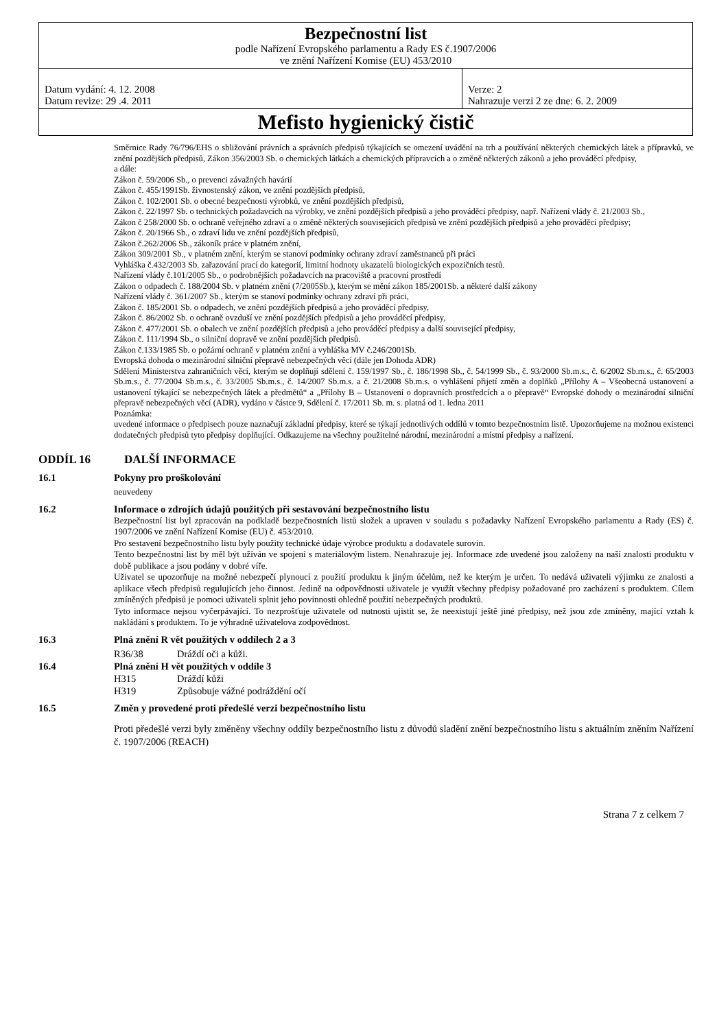| Bezpečnostní list podle Nařízení Evropského parlamentu a Rady ES č.1907/2006 ve znění Nařízení Komise (EU) 453/2010 | |
| Datum vydání: 4. 12. 2008 Datum revize: 29 .4. 2011 | Verze: 2 Nahrazuje verzi 2 ze dne: 6. 2. 2009 |
| Mefisto hygienický čistič | |
Směrnice Rady 76/796/EHS o sbližování právních a správních předpisů týkajících se omezení uvádění na trh a používání některých chemických látek a přípravků, ve znění pozdějších předpisů, Zákon 356/2003 Sb. o chemických látkách a chemických přípravcích a o změně některých zákonů a jeho prováděcí předpisy,
a dále:
Zákon č. 59/2006 Sb., o prevenci závažných havárií
Zákon č. 455/1991Sb. živnostenský zákon, ve znění pozdějších předpisů,
Zákon č. 102/2001 Sb. o obecné bezpečnosti výrobků, ve znění pozdějších předpisů,
Zákon č. 22/1997 Sb. o technických požadavcích na výrobky, ve znění pozdějších předpisů a jeho prováděcí předpisy, např. Nařízení vlády č. 21/2003 Sb.,
Zákon č 258/2000 Sb. o ochraně veřejného zdraví a o změně některých souvisejících předpisů ve znění pozdějších předpisů a jeho prováděcí předpisy;
Zákon č. 20/1966 Sb., o zdraví lidu ve znění pozdějších předpisů,
Zákon č.262/2006 Sb., zákoník práce v platném znění,
Zákon 309/2001 Sb., v platném znění, kterým se stanoví podmínky ochrany zdraví zaměstnanců při práci
Vyhláška č.432/2003 Sb. zařazování prací do kategorií, limitní hodnoty ukazatelů biologických expozičních testů.
Nařízení vlády č.101/2005 Sb., o podrobnějších požadavcích na pracoviště a pracovní prostředí
Zákon o odpadech č. 188/2004 Sb. v platném znění (7/2005Sb.), kterým se mění zákon 185/2001Sb. a některé další zákony
Nařízení vlády č. 361/2007 Sb., kterým se stanoví podmínky ochrany zdraví při práci,
Zákon č. 185/2001 Sb. o odpadech, ve znění pozdějších předpisů a jeho prováděcí předpisy,
Zákon č. 86/2002 Sb. o ochraně ovzduší ve znění pozdějších předpisů a jeho prováděcí předpisy,
Zákon č. 477/2001 Sb. o obalech ve znění pozdějších předpisů a jeho prováděcí předpisy a další související předpisy,
Zákon č. 111/1994 Sb., o silniční dopravě ve znění pozdějších předpisů.
Zákon č.133/1985 Sb. o požární ochraně v platném znění a vyhláška MV č.246/2001Sb.
Evropská dohoda o mezinárodní silniční přepravě nebezpečných věcí (dále jen Dohoda ADR)
Sdělení Ministerstva zahraničních věcí, kterým se doplňují sdělení č. 159/1997 Sb., č. 186/1998 Sb., č. 54/1999 Sb., č. 93/2000 Sb.m.s., č. 6/2002 Sb.m.s., č. 65/2003 Sb.m.s., č. 77/2004 Sb.m.s., č. 33/2005 Sb.m.s., č. 14/2007 Sb.m.s. a č. 21/2008 Sb.m.s. o vyhlášení přijetí změn a doplňků „Přílohy A – Všeobecná ustanovení a ustanovení týkající se nebezpečných látek a předmětů“ a „Přílohy B – Ustanovení o dopravních prostředcích a o přepravě“ Evropské dohody o mezinárodní silniční přepravě nebezpečných věcí (ADR), vydáno v částce 9, Sdělení č. 17/2011 Sb. m. s. platná od 1. ledna 2011
Poznámka:
uvedené informace o předpisech pouze naznačují základní předpisy, které se týkají jednotlivých oddílů v tomto bezpečnostním listě. Upozorňujeme na možnou existenci dodatečných předpisů tyto předpisy doplňující. Odkazujeme na všechny použitelné národní, mezinárodní a místní předpisy a nařízení.
ODDÍL 16 DALŠÍ INFORMACE
16.1 Pokyny pro proškolování
neuvedeny
16.2 Informace o zdrojích údajů použitých při sestavování bezpečnostního listu
Bezpečnostní list byl zpracován na podkladě bezpečnostních listů složek a upraven v souladu s požadavky Nařízení Evropského parlamentu a Rady (ES) č. 1907/2006 ve znění Nařízení Komise (EU) č. 453/2010.
Pro sestavení bezpečnostního listu byly použity technické údaje výrobce produktu a dodavatele surovin.
Tento bezpečnostní list by měl být užíván ve spojení s materiálovým listem. Nenahrazuje jej. Informace zde uvedené jsou založeny na naší znalosti produktu v době publikace a jsou podány v dobré víře.
Uživatel se upozorňuje na možné nebezpečí plynoucí z použití produktu k jiným účelům, než ke kterým je určen. To nedává uživateli výjimku ze znalosti a aplikace všech předpisů regulujících jeho činnost. Jedině na odpovědnosti uživatele je využít všechny předpisy požadované pro zacházení s produktem. Cílem zmíněných předpisů je pomoci uživateli splnit jeho povinnosti ohledně použití nebezpečných produktů.
Tyto informace nejsou vyčerpávající. To nezprošťuje uživatele od nutnosti ujistit se, že neexistují ještě jiné předpisy, než jsou zde zmíněny, mající vztah k nakládání s produktem. To je výhradně uživatelova zodpovědnost.
16.3 Plná znění R vět použitých v oddílech 2 a 3
R36/38 Dráždí oči a kůži.
16.4 Plná znění H vět použitých v oddíle 3
H315 Dráždí kůži
H319 Způsobuje vážné podráždění očí
16.5 Změn y provedené proti předešlé verzi bezpečnostního listu
Proti předešlé verzi byly změněny všechny oddíly bezpečnostního listu z důvodů sladění znění bezpečnostního listu s aktuálním zněním Nařízení č. 1907/2006 (REACH)
Strana 7 z celkem 7